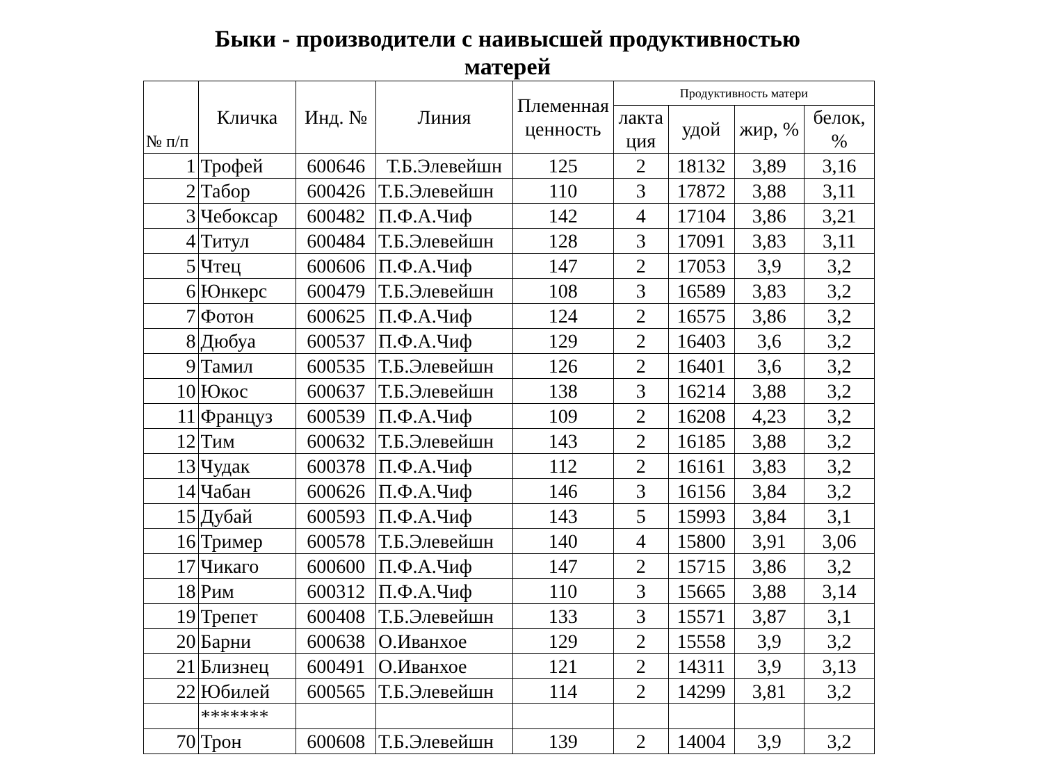Быки - производители с наивысшей продуктивностью
матерей
| № п/п | Кличка | Инд. № | Линия | Племенная ценность | Продуктивность матери | | | |
| --- | --- | --- | --- | --- | --- | --- | --- | --- |
| | | | | | лакта ция | удой | жир, % | белок, % |
| 1 | Трофей | 600646 | Т.Б.Элевейшн | 125 | 2 | 18132 | 3,89 | 3,16 |
| 2 | Табор | 600426 | Т.Б.Элевейшн | 110 | 3 | 17872 | 3,88 | 3,11 |
| 3 | Чебоксар | 600482 | П.Ф.А.Чиф | 142 | 4 | 17104 | 3,86 | 3,21 |
| 4 | Титул | 600484 | Т.Б.Элевейшн | 128 | 3 | 17091 | 3,83 | 3,11 |
| 5 | Чтец | 600606 | П.Ф.А.Чиф | 147 | 2 | 17053 | 3,9 | 3,2 |
| 6 | Юнкерс | 600479 | Т.Б.Элевейшн | 108 | 3 | 16589 | 3,83 | 3,2 |
| 7 | Фотон | 600625 | П.Ф.А.Чиф | 124 | 2 | 16575 | 3,86 | 3,2 |
| 8 | Дюбуа | 600537 | П.Ф.А.Чиф | 129 | 2 | 16403 | 3,6 | 3,2 |
| 9 | Тамил | 600535 | Т.Б.Элевейшн | 126 | 2 | 16401 | 3,6 | 3,2 |
| 10 | Юкос | 600637 | Т.Б.Элевейшн | 138 | 3 | 16214 | 3,88 | 3,2 |
| 11 | Француз | 600539 | П.Ф.А.Чиф | 109 | 2 | 16208 | 4,23 | 3,2 |
| 12 | Тим | 600632 | Т.Б.Элевейшн | 143 | 2 | 16185 | 3,88 | 3,2 |
| 13 | Чудак | 600378 | П.Ф.А.Чиф | 112 | 2 | 16161 | 3,83 | 3,2 |
| 14 | Чабан | 600626 | П.Ф.А.Чиф | 146 | 3 | 16156 | 3,84 | 3,2 |
| 15 | Дубай | 600593 | П.Ф.А.Чиф | 143 | 5 | 15993 | 3,84 | 3,1 |
| 16 | Тример | 600578 | Т.Б.Элевейшн | 140 | 4 | 15800 | 3,91 | 3,06 |
| 17 | Чикаго | 600600 | П.Ф.А.Чиф | 147 | 2 | 15715 | 3,86 | 3,2 |
| 18 | Рим | 600312 | П.Ф.А.Чиф | 110 | 3 | 15665 | 3,88 | 3,14 |
| 19 | Трепет | 600408 | Т.Б.Элевейшн | 133 | 3 | 15571 | 3,87 | 3,1 |
| 20 | Барни | 600638 | О.Иванхое | 129 | 2 | 15558 | 3,9 | 3,2 |
| 21 | Близнец | 600491 | О.Иванхое | 121 | 2 | 14311 | 3,9 | 3,13 |
| 22 | Юбилей | 600565 | Т.Б.Элевейшн | 114 | 2 | 14299 | 3,81 | 3,2 |
| | ******* | | | | | | | |
| 70 | Трон | 600608 | Т.Б.Элевейшн | 139 | 2 | 14004 | 3,9 | 3,2 |